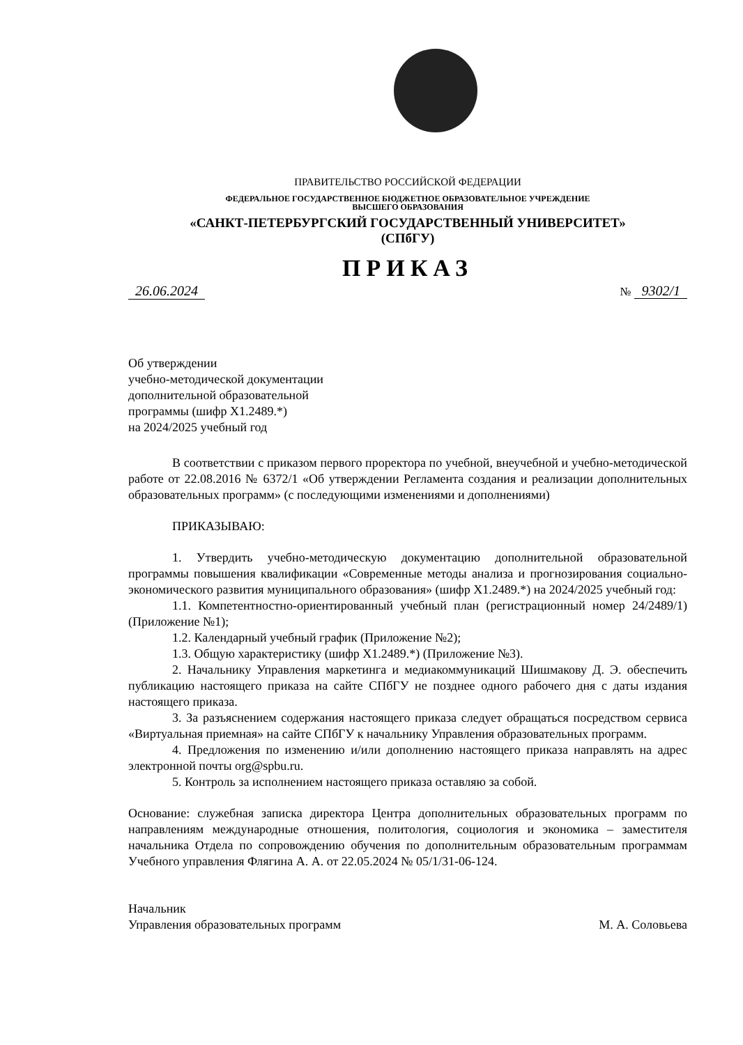ПРАВИТЕЛЬСТВО РОССИЙСКОЙ ФЕДЕРАЦИИ
ФЕДЕРАЛЬНОЕ ГОСУДАРСТВЕННОЕ БЮДЖЕТНОЕ ОБРАЗОВАТЕЛЬНОЕ УЧРЕЖДЕНИЕ
ВЫСШЕГО ОБРАЗОВАНИЯ
«САНКТ-ПЕТЕРБУРГСКИЙ ГОСУДАРСТВЕННЫЙ УНИВЕРСИТЕТ»
(СПбГУ)
ПРИКАЗ
26.06.2024
№ 9302/1
Об утверждении
учебно-методической документации
дополнительной образовательной
программы (шифр Х1.2489.*)
на 2024/2025 учебный год
В соответствии с приказом первого проректора по учебной, внеучебной и учебно-методической работе от 22.08.2016 № 6372/1 «Об утверждении Регламента создания и реализации дополнительных образовательных программ» (с последующими изменениями и дополнениями)
ПРИКАЗЫВАЮ:
1. Утвердить учебно-методическую документацию дополнительной образовательной программы повышения квалификации «Современные методы анализа и прогнозирования социально-экономического развития муниципального образования» (шифр Х1.2489.*) на 2024/2025 учебный год:
1.1. Компетентностно-ориентированный учебный план (регистрационный номер 24/2489/1) (Приложение №1);
1.2. Календарный учебный график (Приложение №2);
1.3. Общую характеристику (шифр Х1.2489.*) (Приложение №3).
2. Начальнику Управления маркетинга и медиакоммуникаций Шишмакову Д. Э. обеспечить публикацию настоящего приказа на сайте СПбГУ не позднее одного рабочего дня с даты издания настоящего приказа.
3. За разъяснением содержания настоящего приказа следует обращаться посредством сервиса «Виртуальная приемная» на сайте СПбГУ к начальнику Управления образовательных программ.
4. Предложения по изменению и/или дополнению настоящего приказа направлять на адрес электронной почты org@spbu.ru.
5. Контроль за исполнением настоящего приказа оставляю за собой.
Основание: служебная записка директора Центра дополнительных образовательных программ по направлениям международные отношения, политология, социология и экономика – заместителя начальника Отдела по сопровождению обучения по дополнительным образовательным программам Учебного управления Флягина А. А. от 22.05.2024 № 05/1/31-06-124.
Начальник
Управления образовательных программ
М. А. Соловьева